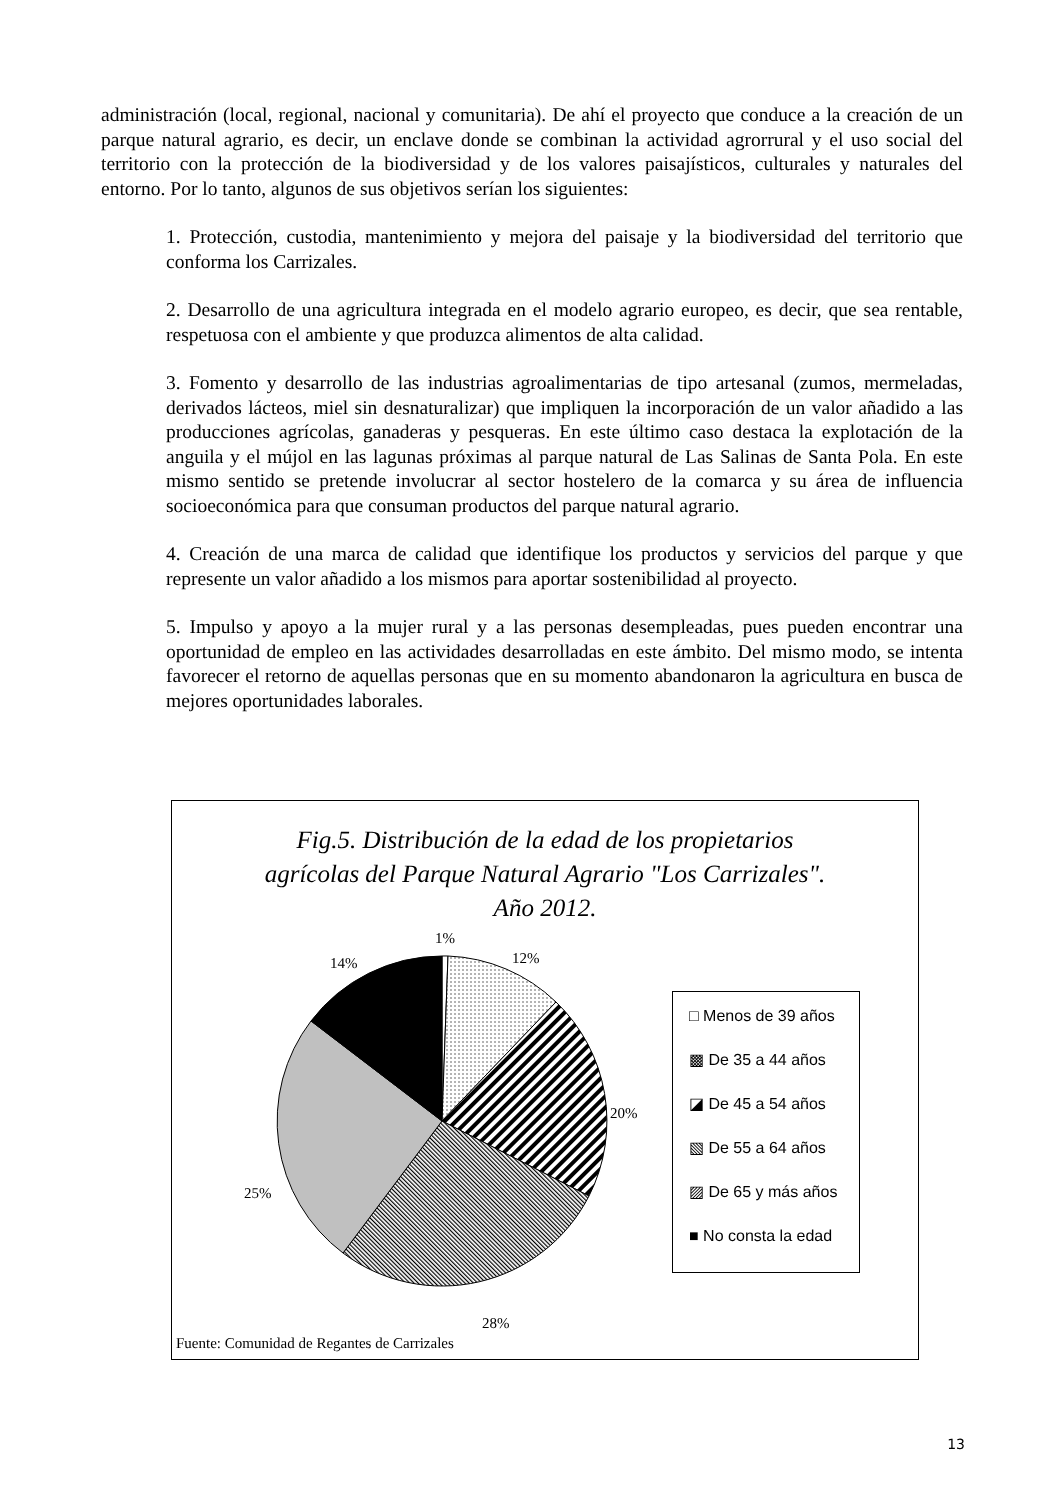administración (local, regional, nacional y comunitaria). De ahí el proyecto que conduce a la creación de un parque natural agrario, es decir, un enclave donde se combinan la actividad agrorrural y el uso social del territorio con la protección de la biodiversidad y de los valores paisajísticos, culturales y naturales del entorno. Por lo tanto, algunos de sus objetivos serían los siguientes:
1. Protección, custodia, mantenimiento y mejora del paisaje y la biodiversidad del territorio que conforma los Carrizales.
2. Desarrollo de una agricultura integrada en el modelo agrario europeo, es decir, que sea rentable, respetuosa con el ambiente y que produzca alimentos de alta calidad.
3. Fomento y desarrollo de las industrias agroalimentarias de tipo artesanal (zumos, mermeladas, derivados lácteos, miel sin desnaturalizar) que impliquen la incorporación de un valor añadido a las producciones agrícolas, ganaderas y pesqueras. En este último caso destaca la explotación de la anguila y el mújol en las lagunas próximas al parque natural de Las Salinas de Santa Pola. En este mismo sentido se pretende involucrar al sector hostelero de la comarca y su área de influencia socioeconómica para que consuman productos del parque natural agrario.
4. Creación de una marca de calidad que identifique los productos y servicios del parque y que represente un valor añadido a los mismos para aportar sostenibilidad al proyecto.
5. Impulso y apoyo a la mujer rural y a las personas desempleadas, pues pueden encontrar una oportunidad de empleo en las actividades desarrolladas en este ámbito. Del mismo modo, se intenta favorecer el retorno de aquellas personas que en su momento abandonaron la agricultura en busca de mejores oportunidades laborales.
Fig.5. Distribución de la edad de los propietarios
agrícolas del Parque Natural Agrario "Los Carrizales".
Año 2012.
1%
12% 14%
20%
25%
28%
□ Menos de 39 años
▩ De 35 a 44 años
◪ De 45 a 54 años
▧ De 55 a 64 años
▨ De 65 y más años
■ No consta la edad
Fuente: Comunidad de Regantes de Carrizales
13